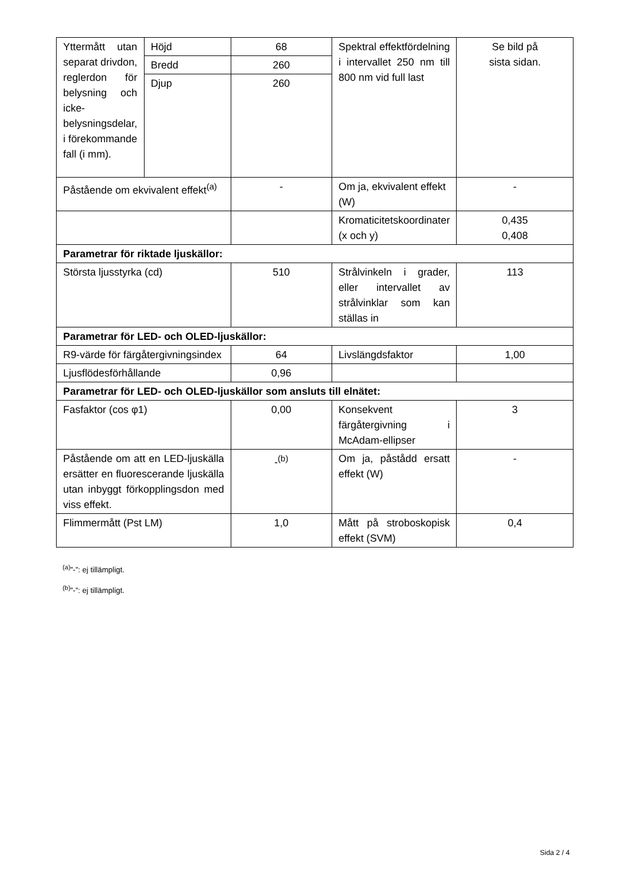| Yttermått utan separat drivdon, reglerdon för belysning och icke-belysningsdelar, i förekommande fall (i mm). | Höjd | 68 | Spektral effektfördelning i intervallet 250 nm till 800 nm vid full last | Se bild på sista sidan. |
| | Bredd | 260 | | |
| | Djup | 260 | | |
| Påstående om ekvivalent effekt<sup>(a)</sup> | | - | Om ja, ekvivalent effekt (W) | - |
| | | | Kromaticitetskoordinater (x och y) | 0,435 0,408 |
| Parametrar för riktade ljuskällor: | | | | |
| Största ljusstyrka (cd) | | 510 | Strålvinkeln i grader, eller intervallet av strålvinklar som kan ställas in | 113 |
| Parametrar för LED- och OLED-ljuskällor: | | | | |
| R9-värde för färgåtergivningsindex | | 64 | Livslängdsfaktor | 1,00 |
| Ljusflödesförhållande | | 0,96 | | |
| Parametrar för LED- och OLED-ljuskällor som ansluts till elnätet: | | | | |
| Fasfaktor (cos φ1) | | 0,00 | Konsekvent färgåtergivning i McAdam-ellipser | 3 |
| Påstående om att en LED-ljuskälla ersätter en fluorescerande ljuskälla utan inbyggt förkopplingsdon med viss effekt. | | -<sup>(b)</sup> | Om ja, påstådd ersatt effekt (W) | - |
| Flimmermått (Pst LM) | | 1,0 | Mått på stroboskopisk effekt (SVM) | 0,4 |
<sup>(a)</sup>”-”: ej tillämpligt.
<sup>(b)</sup>”-”: ej tillämpligt.
Sida 2 / 4